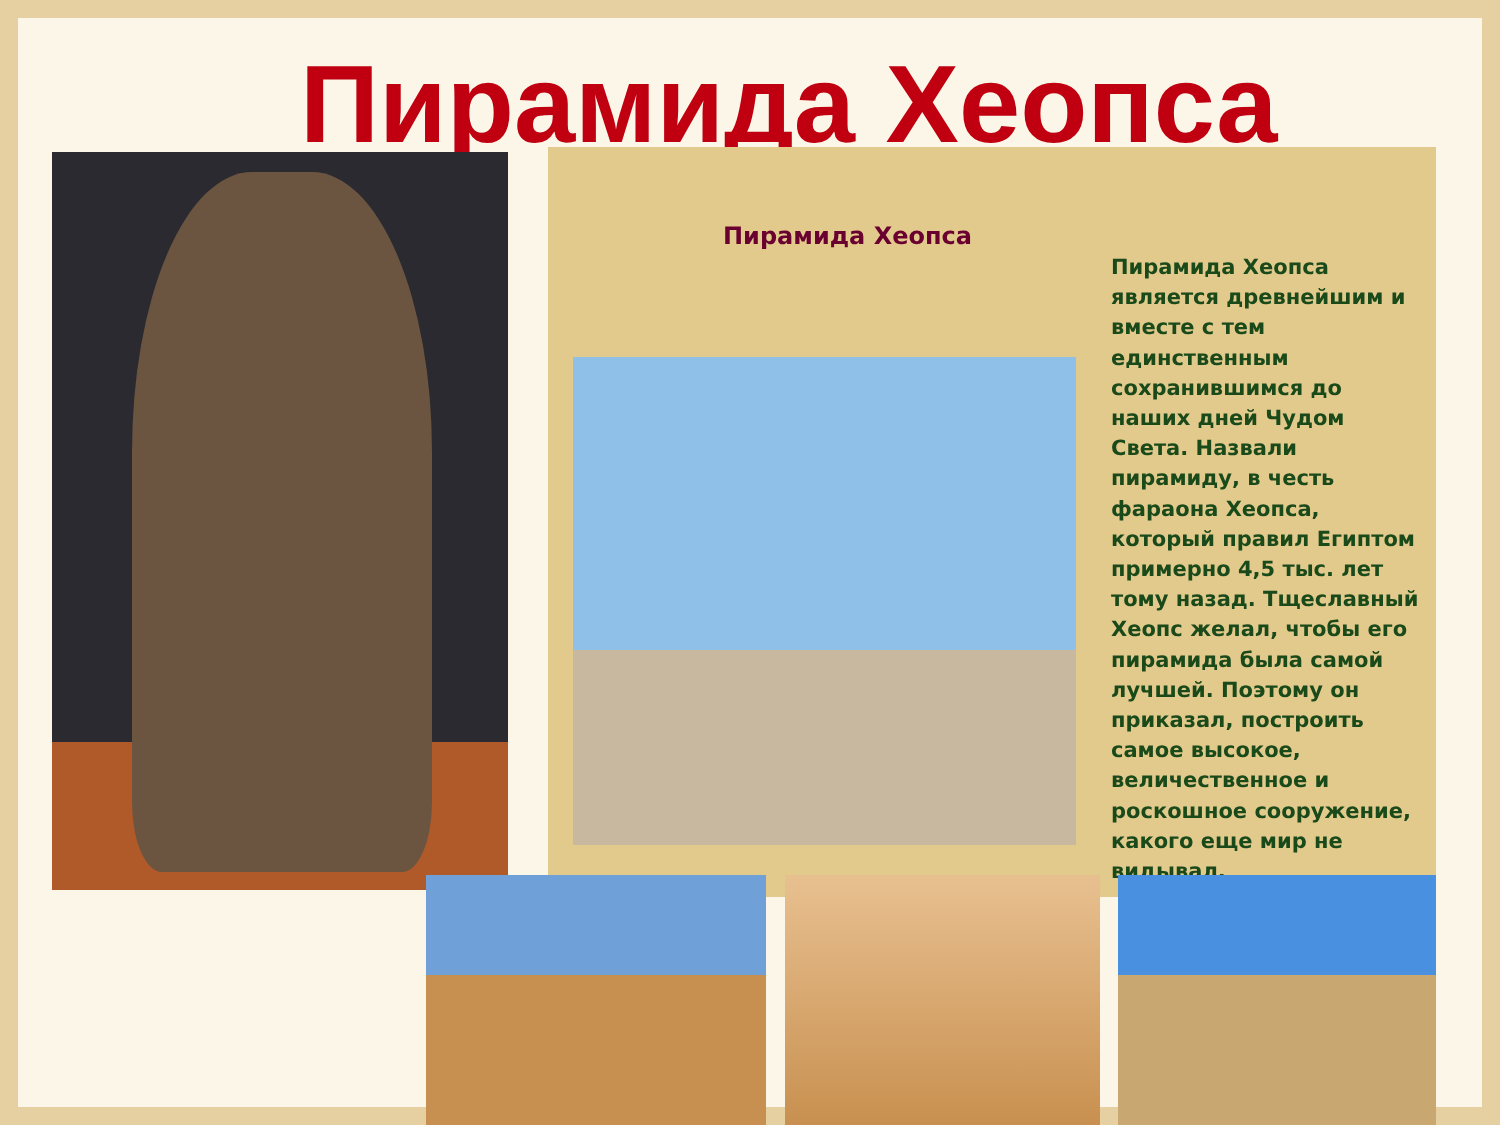Пирамида Хеопса
Пирамида Хеопса
Пирамида Хеопса является древнейшим и вместе с тем единственным сохранившимся до наших дней Чудом Света. Назвали пирамиду, в честь фараона Хеопса, который правил Египтом примерно 4,5 тыс. лет тому назад. Тщеславный Хеопс желал, чтобы его пирамида была самой лучшей. Поэтому он приказал, построить самое высокое, величественное и роскошное сооружение, какого еще мир не видывал.